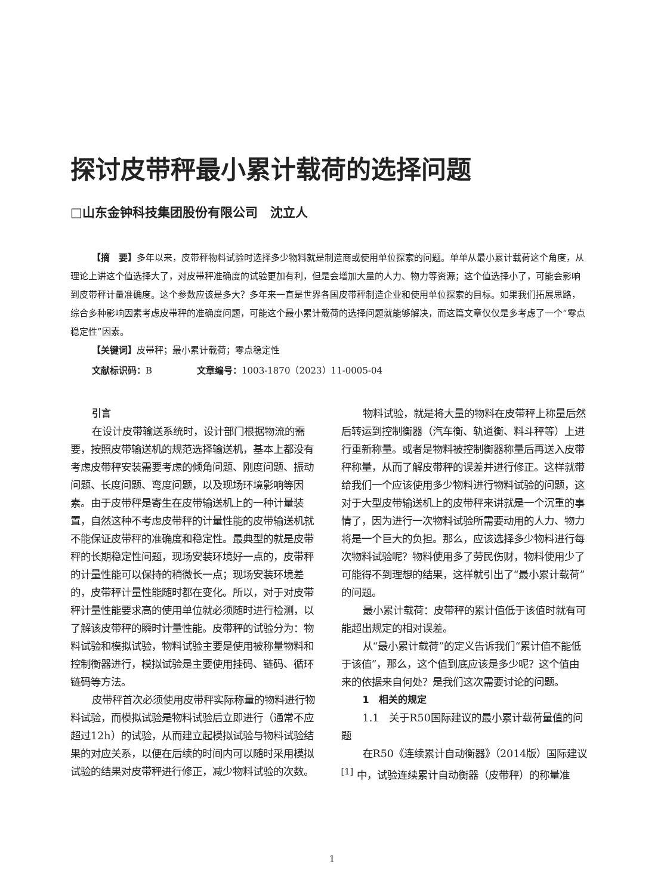探讨皮带秤最小累计载荷的选择问题
□山东金钟科技集团股份有限公司　沈立人
【摘　要】多年以来，皮带秤物料试验时选择多少物料就是制造商或使用单位探索的问题。单单从最小累计载荷这个角度，从理论上讲这个值选择大了，对皮带秤准确度的试验更加有利，但是会增加大量的人力、物力等资源；这个值选择小了，可能会影响到皮带秤计量准确度。这个参数应该是多大？多年来一直是世界各国皮带秤制造企业和使用单位探索的目标。如果我们拓展思路，综合多种影响因素考虑皮带秤的准确度问题，可能这个最小累计载荷的选择问题就能够解决，而这篇文章仅仅是多考虑了一个“零点稳定性”因素。
【关键词】皮带秤；最小累计载荷；零点稳定性
文献标识码：B　　　　　文章编号：1003-1870（2023）11-0005-04
引言
在设计皮带输送系统时，设计部门根据物流的需要，按照皮带输送机的规范选择输送机，基本上都没有考虑皮带秤安装需要考虑的倾角问题、刚度问题、振动问题、长度问题、弯度问题，以及现场环境影响等因素。由于皮带秤是寄生在皮带输送机上的一种计量装置，自然这种不考虑皮带秤的计量性能的皮带输送机就不能保证皮带秤的准确度和稳定性。最典型的就是皮带秤的长期稳定性问题，现场安装环境好一点的，皮带秤的计量性能可以保持的稍微长一点；现场安装环境差的，皮带秤计量性能随时都在变化。所以，对于对皮带秤计量性能要求高的使用单位就必须随时进行检测，以了解该皮带秤的瞬时计量性能。皮带秤的试验分为：物料试验和模拟试验，物料试验主要是使用被称量物料和控制衡器进行，模拟试验是主要使用挂码、链码、循环链码等方法。
皮带秤首次必须使用皮带秤实际称量的物料进行物料试验，而模拟试验是物料试验后立即进行（通常不应超过12h）的试验，从而建立起模拟试验与物料试验结果的对应关系，以便在后续的时间内可以随时采用模拟试验的结果对皮带秤进行修正，减少物料试验的次数。
物料试验，就是将大量的物料在皮带秤上称量后然后转运到控制衡器（汽车衡、轨道衡、料斗秤等）上进行重新称量。或者是物料被控制衡器称量后再送入皮带秤称量，从而了解皮带秤的误差并进行修正。这样就带给我们一个应该使用多少物料进行物料试验的问题，这对于大型皮带输送机上的皮带秤来讲就是一个沉重的事情了，因为进行一次物料试验所需要动用的人力、物力将是一个巨大的负担。那么，应该选择多少物料进行每次物料试验呢？物料使用多了劳民伤财，物料使用少了可能得不到理想的结果，这样就引出了“最小累计载荷”的问题。
最小累计载荷：皮带秤的累计值低于该值时就有可能超出规定的相对误差。
从“最小累计载荷”的定义告诉我们“累计值不能低于该值”，那么，这个值到底应该是多少呢？这个值由来的依据来自何处？是我们这次需要讨论的问题。
1　相关的规定
1.1　关于R50国际建议的最小累计载荷量值的问题
在R50《连续累计自动衡器》（2014版）国际建议<sup>[1]</sup> 中，试验连续累计自动衡器（皮带秤）的称量准
1